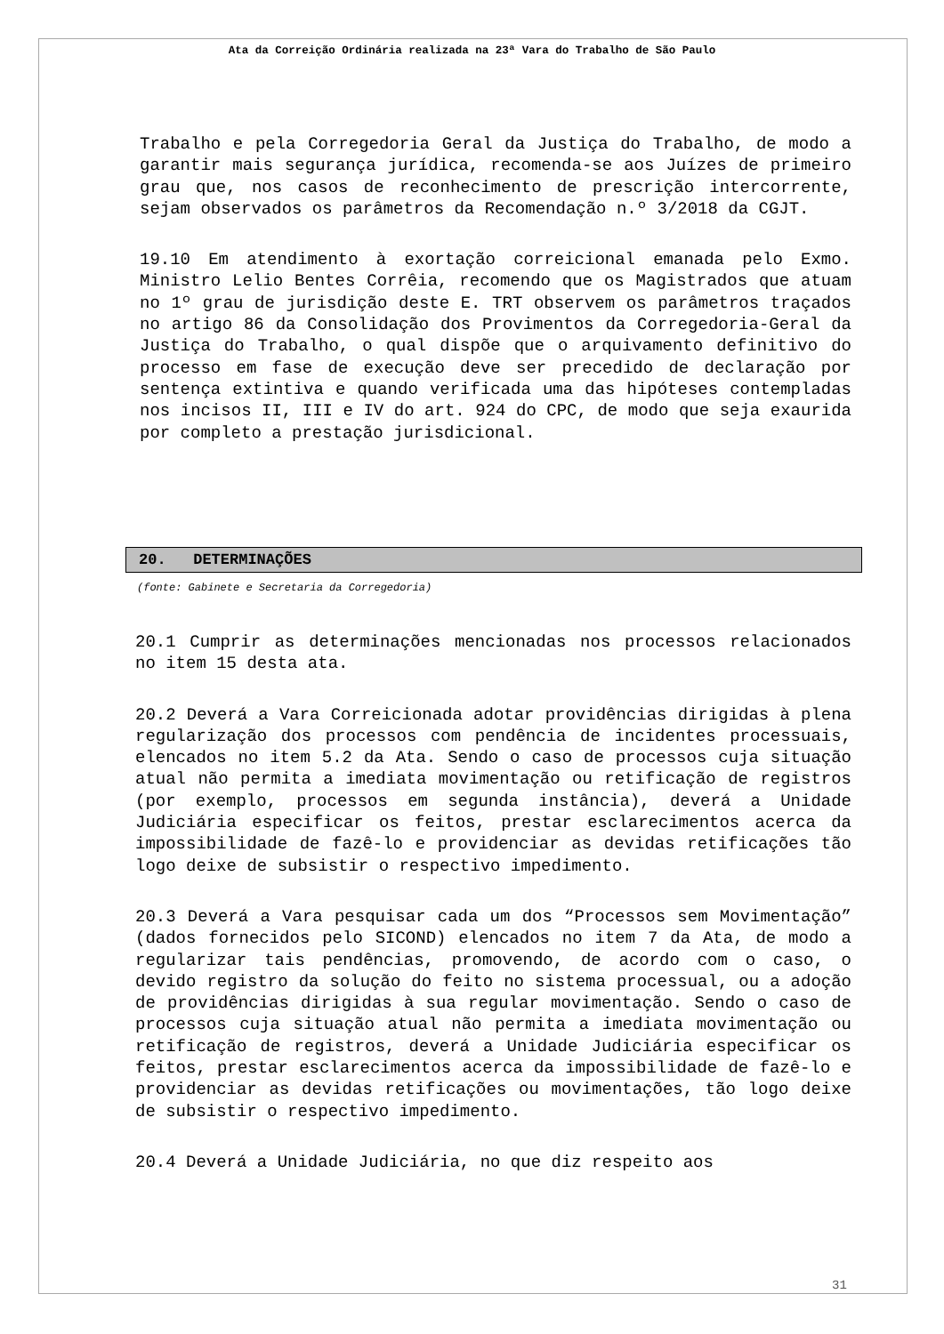Ata da Correição Ordinária realizada na 23ª Vara do Trabalho de São Paulo
Trabalho e pela Corregedoria Geral da Justiça do Trabalho, de modo a garantir mais segurança jurídica, recomenda-se aos Juízes de primeiro grau que, nos casos de reconhecimento de prescrição intercorrente, sejam observados os parâmetros da Recomendação n.º 3/2018 da CGJT.
19.10 Em atendimento à exortação correicional emanada pelo Exmo. Ministro Lelio Bentes Corrêia, recomendo que os Magistrados que atuam no 1º grau de jurisdição deste E. TRT observem os parâmetros traçados no artigo 86 da Consolidação dos Provimentos da Corregedoria-Geral da Justiça do Trabalho, o qual dispõe que o arquivamento definitivo do processo em fase de execução deve ser precedido de declaração por sentença extintiva e quando verificada uma das hipóteses contempladas nos incisos II, III e IV do art. 924 do CPC, de modo que seja exaurida por completo a prestação jurisdicional.
20. DETERMINAÇÕES
(fonte: Gabinete e Secretaria da Corregedoria)
20.1 Cumprir as determinações mencionadas nos processos relacionados no item 15 desta ata.
20.2 Deverá a Vara Correicionada adotar providências dirigidas à plena regularização dos processos com pendência de incidentes processuais, elencados no item 5.2 da Ata. Sendo o caso de processos cuja situação atual não permita a imediata movimentação ou retificação de registros (por exemplo, processos em segunda instância), deverá a Unidade Judiciária especificar os feitos, prestar esclarecimentos acerca da impossibilidade de fazê-lo e providenciar as devidas retificações tão logo deixe de subsistir o respectivo impedimento.
20.3 Deverá a Vara pesquisar cada um dos “Processos sem Movimentação” (dados fornecidos pelo SICOND) elencados no item 7 da Ata, de modo a regularizar tais pendências, promovendo, de acordo com o caso, o devido registro da solução do feito no sistema processual, ou a adoção de providências dirigidas à sua regular movimentação. Sendo o caso de processos cuja situação atual não permita a imediata movimentação ou retificação de registros, deverá a Unidade Judiciária especificar os feitos, prestar esclarecimentos acerca da impossibilidade de fazê-lo e providenciar as devidas retificações ou movimentações, tão logo deixe de subsistir o respectivo impedimento.
20.4 Deverá a Unidade Judiciária, no que diz respeito aos
31